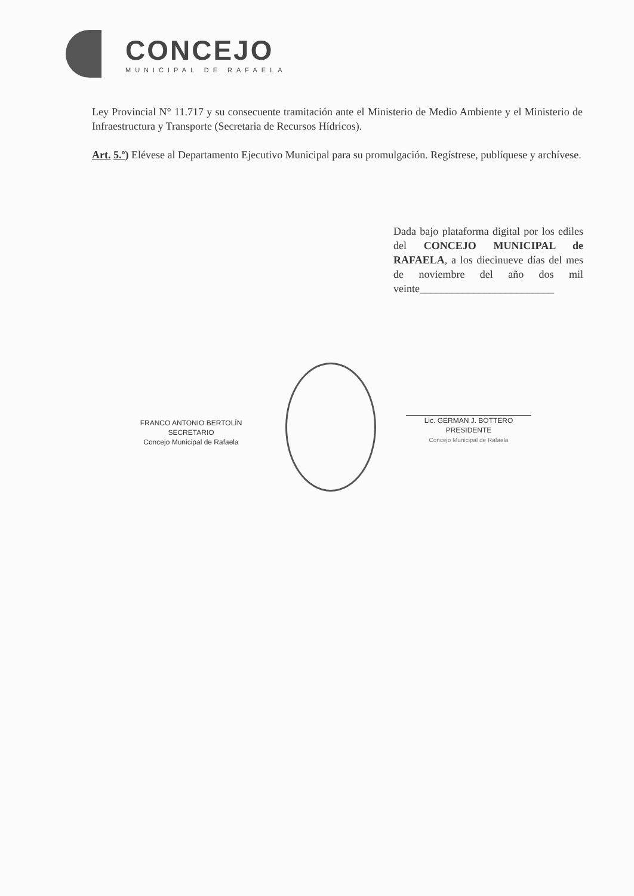CONCEJO
MUNICIPAL DE RAFAELA
Ley Provincial N° 11.717 y su consecuente tramitación ante el Ministerio de Medio Ambiente y el Ministerio de Infraestructura y Transporte (Secretaria de Recursos Hídricos).
Art. 5.º) Elévese al Departamento Ejecutivo Municipal para su promulgación. Regístrese, publíquese y archívese.
Dada bajo plataforma digital por los ediles del CONCEJO MUNICIPAL de RAFAELA, a los diecinueve días del mes de noviembre del año dos mil veinte_________________________
FRANCO ANTONIO BERTOLÍN
SECRETARIO
Concejo Municipal de Rafaela
Lic. GERMAN J. BOTTERO
PRESIDENTE
Concejo Municipal de Rafaela